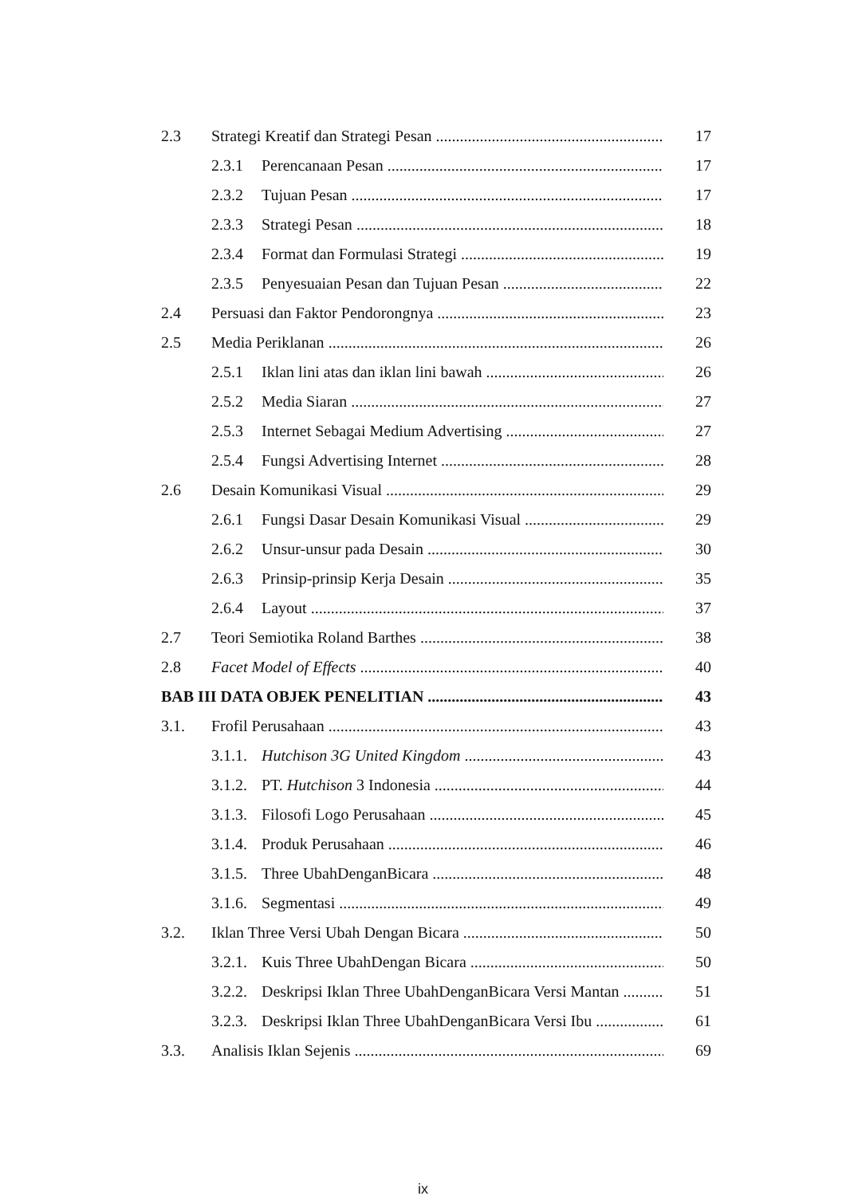2.3 Strategi Kreatif dan Strategi Pesan 17
2.3.1 Perencanaan Pesan 17
2.3.2 Tujuan Pesan 17
2.3.3 Strategi Pesan 18
2.3.4 Format dan Formulasi Strategi 19
2.3.5 Penyesuaian Pesan dan Tujuan Pesan 22
2.4 Persuasi dan Faktor Pendorongnya 23
2.5 Media Periklanan 26
2.5.1 Iklan lini atas dan iklan lini bawah 26
2.5.2 Media Siaran 27
2.5.3 Internet Sebagai Medium Advertising 27
2.5.4 Fungsi Advertising Internet 28
2.6 Desain Komunikasi Visual 29
2.6.1 Fungsi Dasar Desain Komunikasi Visual 29
2.6.2 Unsur-unsur pada Desain 30
2.6.3 Prinsip-prinsip Kerja Desain 35
2.6.4 Layout 37
2.7 Teori Semiotika Roland Barthes 38
2.8 Facet Model of Effects 40
BAB III DATA OBJEK PENELITIAN 43
3.1. Frofil Perusahaan 43
3.1.1. Hutchison 3G United Kingdom 43
3.1.2. PT. Hutchison 3 Indonesia 44
3.1.3. Filosofi Logo Perusahaan 45
3.1.4. Produk Perusahaan 46
3.1.5. Three UbahDenganBicara 48
3.1.6. Segmentasi 49
3.2. Iklan Three Versi Ubah Dengan Bicara 50
3.2.1. Kuis Three UbahDengan Bicara 50
3.2.2. Deskripsi Iklan Three UbahDenganBicara Versi Mantan 51
3.2.3. Deskripsi Iklan Three UbahDenganBicara Versi Ibu 61
3.3. Analisis Iklan Sejenis 69
ix